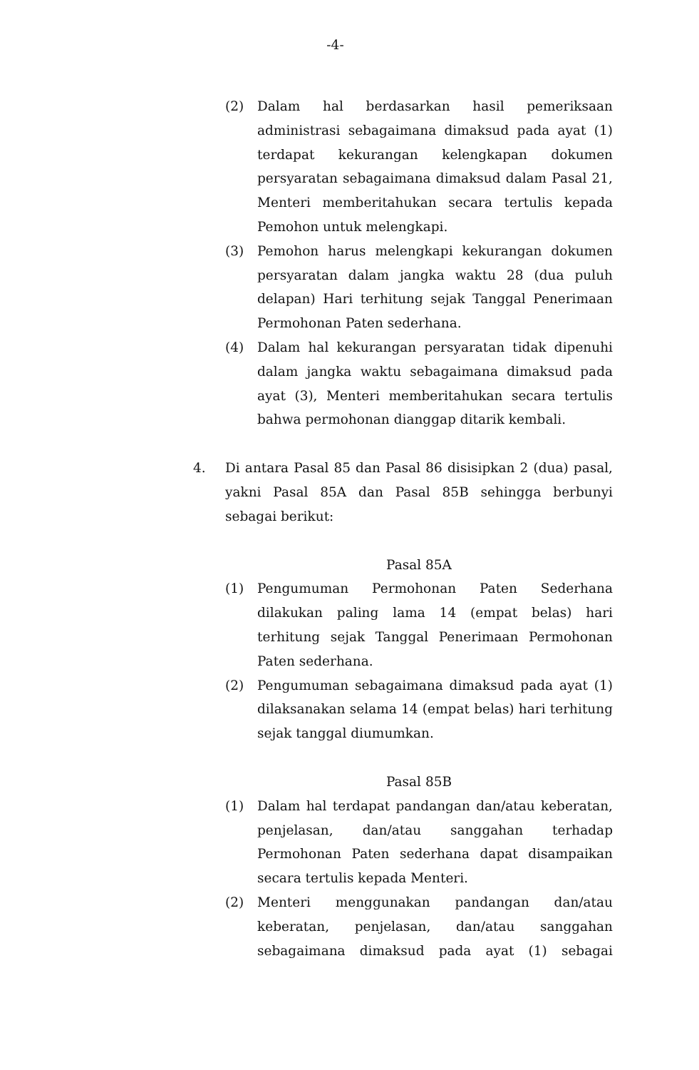-4-
(2) Dalam hal berdasarkan hasil pemeriksaan administrasi sebagaimana dimaksud pada ayat (1) terdapat kekurangan kelengkapan dokumen persyaratan sebagaimana dimaksud dalam Pasal 21, Menteri memberitahukan secara tertulis kepada Pemohon untuk melengkapi.
(3) Pemohon harus melengkapi kekurangan dokumen persyaratan dalam jangka waktu 28 (dua puluh delapan) Hari terhitung sejak Tanggal Penerimaan Permohonan Paten sederhana.
(4) Dalam hal kekurangan persyaratan tidak dipenuhi dalam jangka waktu sebagaimana dimaksud pada ayat (3), Menteri memberitahukan secara tertulis bahwa permohonan dianggap ditarik kembali.
4. Di antara Pasal 85 dan Pasal 86 disisipkan 2 (dua) pasal, yakni Pasal 85A dan Pasal 85B sehingga berbunyi sebagai berikut:
Pasal 85A
(1) Pengumuman Permohonan Paten Sederhana dilakukan paling lama 14 (empat belas) hari terhitung sejak Tanggal Penerimaan Permohonan Paten sederhana.
(2) Pengumuman sebagaimana dimaksud pada ayat (1) dilaksanakan selama 14 (empat belas) hari terhitung sejak tanggal diumumkan.
Pasal 85B
(1) Dalam hal terdapat pandangan dan/atau keberatan, penjelasan, dan/atau sanggahan terhadap Permohonan Paten sederhana dapat disampaikan secara tertulis kepada Menteri.
(2) Menteri menggunakan pandangan dan/atau keberatan, penjelasan, dan/atau sanggahan sebagaimana dimaksud pada ayat (1) sebagai